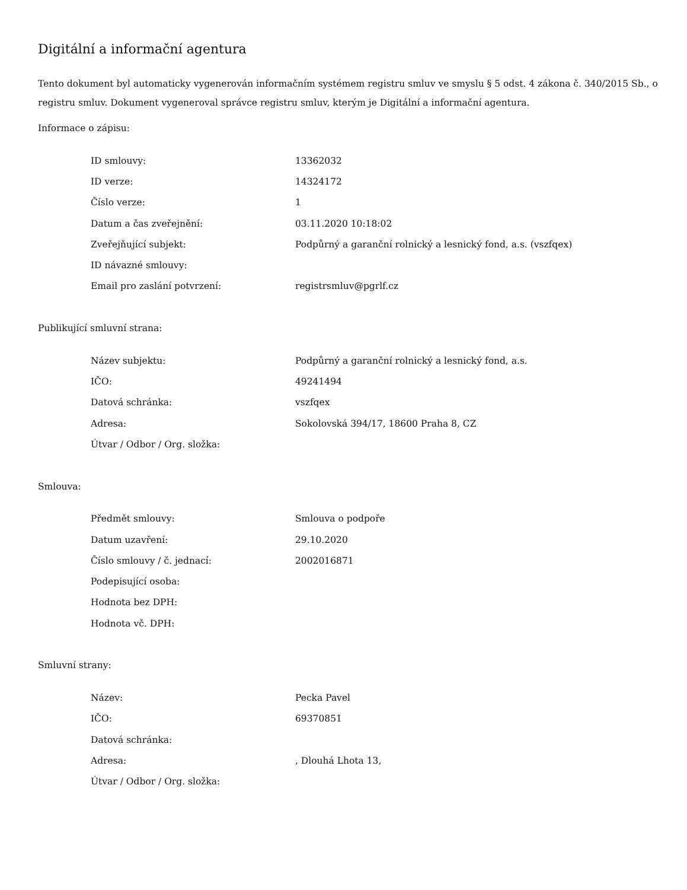Digitální a informační agentura
Tento dokument byl automaticky vygenerován informačním systémem registru smluv ve smyslu § 5 odst. 4 zákona č. 340/2015 Sb., o registru smluv. Dokument vygeneroval správce registru smluv, kterým je Digitální a informační agentura.
Informace o zápisu:
| ID smlouvy: | 13362032 |
| ID verze: | 14324172 |
| Číslo verze: | 1 |
| Datum a čas zveřejnění: | 03.11.2020 10:18:02 |
| Zveřejňující subjekt: | Podpůrný a garanční rolnický a lesnický fond, a.s. (vszfqex) |
| ID návazné smlouvy: | |
| Email pro zaslání potvrzení: | registrsmluv@pgrlf.cz |
Publikující smluvní strana:
| Název subjektu: | Podpůrný a garanční rolnický a lesnický fond, a.s. |
| IČO: | 49241494 |
| Datová schránka: | vszfqex |
| Adresa: | Sokolovská 394/17, 18600 Praha 8, CZ |
| Útvar / Odbor / Org. složka: | |
Smlouva:
| Předmět smlouvy: | Smlouva o podpoře |
| Datum uzavření: | 29.10.2020 |
| Číslo smlouvy / č. jednací: | 2002016871 |
| Podepisující osoba: | |
| Hodnota bez DPH: | |
| Hodnota vč. DPH: | |
Smluvní strany:
| Název: | Pecka Pavel |
| IČO: | 69370851 |
| Datová schránka: | |
| Adresa: | , Dlouhá Lhota 13, |
| Útvar / Odbor / Org. složka: | |